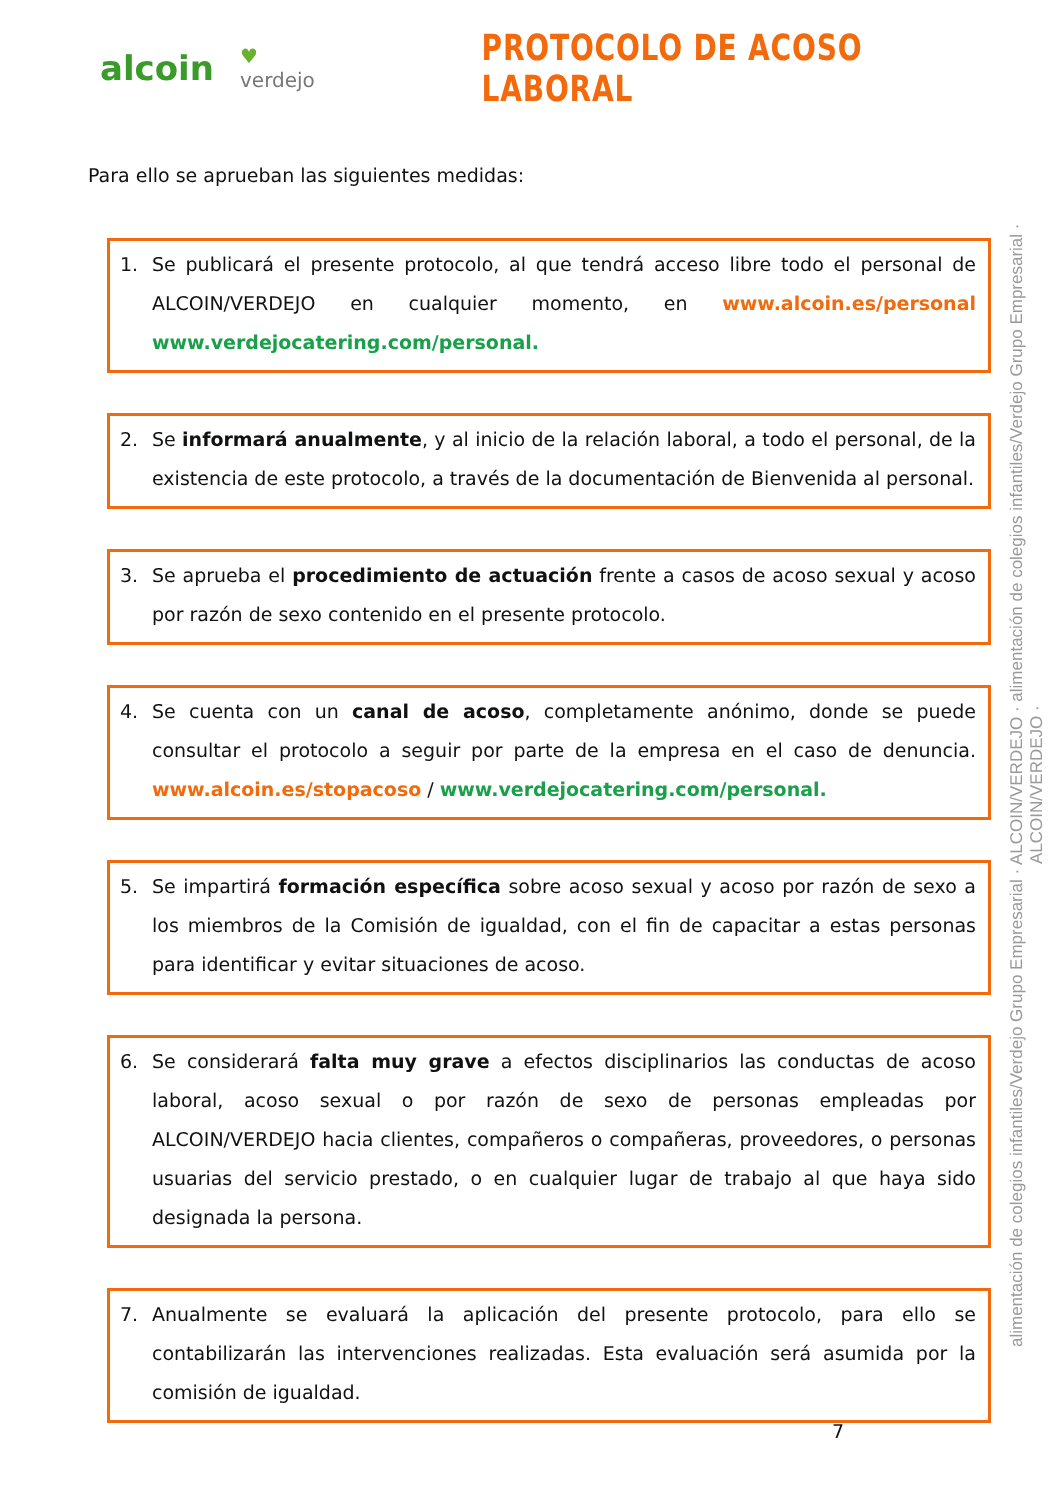alcoin
♥ verdejo
PROTOCOLO DE ACOSO LABORAL
Para ello se aprueban las siguientes medidas:
1. Se publicará el presente protocolo, al que tendrá acceso libre todo el personal de ALCOIN/VERDEJO en cualquier momento, en www.alcoin.es/personal www.verdejocatering.com/personal.
2. Se informará anualmente, y al inicio de la relación laboral, a todo el personal, de la existencia de este protocolo, a través de la documentación de Bienvenida al personal.
3. Se aprueba el procedimiento de actuación frente a casos de acoso sexual y acoso por razón de sexo contenido en el presente protocolo.
4. Se cuenta con un canal de acoso, completamente anónimo, donde se puede consultar el protocolo a seguir por parte de la empresa en el caso de denuncia. www.alcoin.es/stopacoso / www.verdejocatering.com/personal.
5. Se impartirá formación específica sobre acoso sexual y acoso por razón de sexo a los miembros de la Comisión de igualdad, con el fin de capacitar a estas personas para identificar y evitar situaciones de acoso.
6. Se considerará falta muy grave a efectos disciplinarios las conductas de acoso laboral, acoso sexual o por razón de sexo de personas empleadas por ALCOIN/VERDEJO hacia clientes, compañeros o compañeras, proveedores, o personas usuarias del servicio prestado, o en cualquier lugar de trabajo al que haya sido designada la persona.
7. Anualmente se evaluará la aplicación del presente protocolo, para ello se contabilizarán las intervenciones realizadas. Esta evaluación será asumida por la comisión de igualdad.
7
alimentación de colegios infantiles/Verdejo Grupo Empresarial · ALCOIN/VERDEJO · alimentación de colegios infantiles/Verdejo Grupo Empresarial · ALCOIN/VERDEJO ·